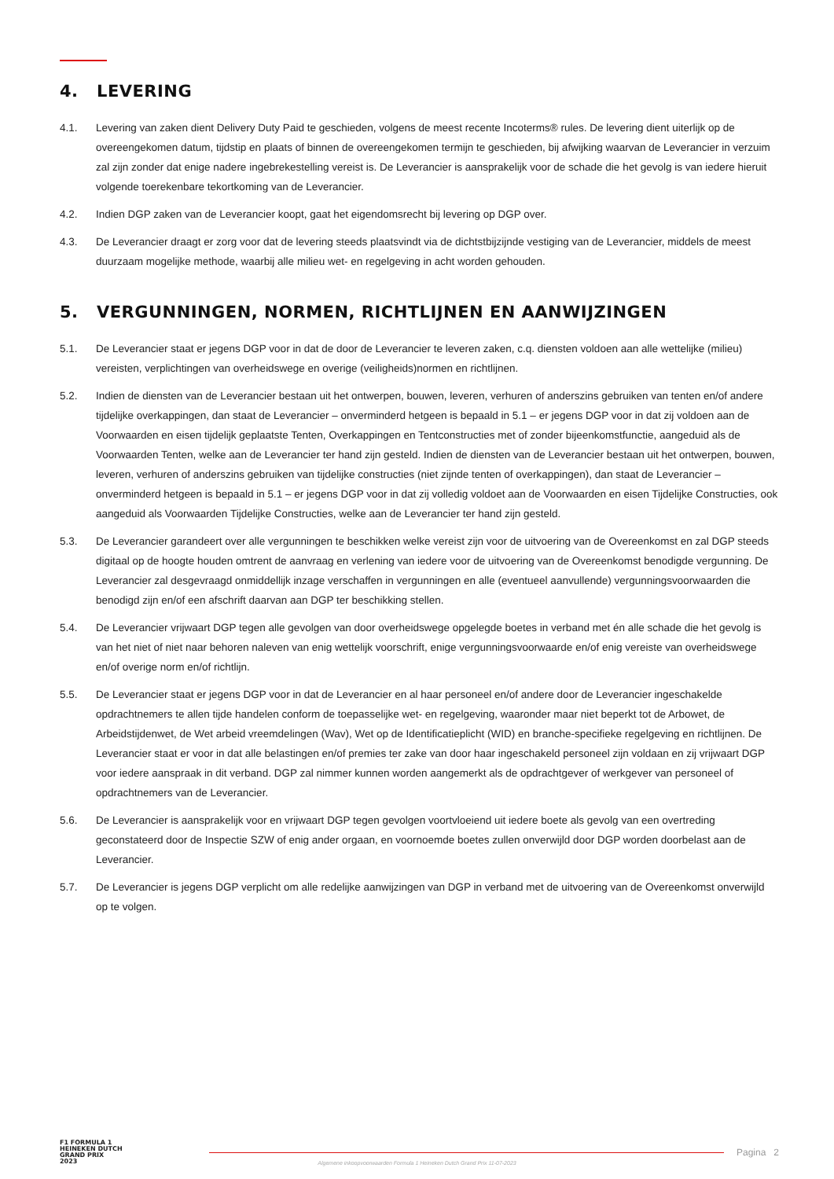4. LEVERING
4.1. Levering van zaken dient Delivery Duty Paid te geschieden, volgens de meest recente Incoterms® rules. De levering dient uiterlijk op de overeengekomen datum, tijdstip en plaats of binnen de overeengekomen termijn te geschieden, bij afwijking waarvan de Leverancier in verzuim zal zijn zonder dat enige nadere ingebrekestelling vereist is. De Leverancier is aansprakelijk voor de schade die het gevolg is van iedere hieruit volgende toerekenbare tekortkoming van de Leverancier.
4.2. Indien DGP zaken van de Leverancier koopt, gaat het eigendomsrecht bij levering op DGP over.
4.3. De Leverancier draagt er zorg voor dat de levering steeds plaatsvindt via de dichtstbijzijnde vestiging van de Leverancier, middels de meest duurzaam mogelijke methode, waarbij alle milieu wet- en regelgeving in acht worden gehouden.
5. VERGUNNINGEN, NORMEN, RICHTLIJNEN EN AANWIJZINGEN
5.1. De Leverancier staat er jegens DGP voor in dat de door de Leverancier te leveren zaken, c.q. diensten voldoen aan alle wettelijke (milieu) vereisten, verplichtingen van overheidswege en overige (veiligheids)normen en richtlijnen.
5.2. Indien de diensten van de Leverancier bestaan uit het ontwerpen, bouwen, leveren, verhuren of anderszins gebruiken van tenten en/of andere tijdelijke overkappingen, dan staat de Leverancier – onverminderd hetgeen is bepaald in 5.1 – er jegens DGP voor in dat zij voldoen aan de Voorwaarden en eisen tijdelijk geplaatste Tenten, Overkappingen en Tentconstructies met of zonder bijeenkomstfunctie, aangeduid als de Voorwaarden Tenten, welke aan de Leverancier ter hand zijn gesteld. Indien de diensten van de Leverancier bestaan uit het ontwerpen, bouwen, leveren, verhuren of anderszins gebruiken van tijdelijke constructies (niet zijnde tenten of overkappingen), dan staat de Leverancier – onverminderd hetgeen is bepaald in 5.1 – er jegens DGP voor in dat zij volledig voldoet aan de Voorwaarden en eisen Tijdelijke Constructies, ook aangeduid als Voorwaarden Tijdelijke Constructies, welke aan de Leverancier ter hand zijn gesteld.
5.3. De Leverancier garandeert over alle vergunningen te beschikken welke vereist zijn voor de uitvoering van de Overeenkomst en zal DGP steeds digitaal op de hoogte houden omtrent de aanvraag en verlening van iedere voor de uitvoering van de Overeenkomst benodigde vergunning. De Leverancier zal desgevraagd onmiddellijk inzage verschaffen in vergunningen en alle (eventueel aanvullende) vergunningsvoorwaarden die benodigd zijn en/of een afschrift daarvan aan DGP ter beschikking stellen.
5.4. De Leverancier vrijwaart DGP tegen alle gevolgen van door overheidswege opgelegde boetes in verband met én alle schade die het gevolg is van het niet of niet naar behoren naleven van enig wettelijk voorschrift, enige vergunningsvoorwaarde en/of enig vereiste van overheidswege en/of overige norm en/of richtlijn.
5.5. De Leverancier staat er jegens DGP voor in dat de Leverancier en al haar personeel en/of andere door de Leverancier ingeschakelde opdrachtnemers te allen tijde handelen conform de toepasselijke wet- en regelgeving, waaronder maar niet beperkt tot de Arbowet, de Arbeidstijdenwet, de Wet arbeid vreemdelingen (Wav), Wet op de Identificatieplicht (WID) en branche-specifieke regelgeving en richtlijnen. De Leverancier staat er voor in dat alle belastingen en/of premies ter zake van door haar ingeschakeld personeel zijn voldaan en zij vrijwaart DGP voor iedere aanspraak in dit verband. DGP zal nimmer kunnen worden aangemerkt als de opdrachtgever of werkgever van personeel of opdrachtnemers van de Leverancier.
5.6. De Leverancier is aansprakelijk voor en vrijwaart DGP tegen gevolgen voortvloeiend uit iedere boete als gevolg van een overtreding geconstateerd door de Inspectie SZW of enig ander orgaan, en voornoemde boetes zullen onverwijld door DGP worden doorbelast aan de Leverancier.
5.7. De Leverancier is jegens DGP verplicht om alle redelijke aanwijzingen van DGP in verband met de uitvoering van de Overeenkomst onverwijld op te volgen.
F1 FORMULA 1
HEINEKEN DUTCH
GRAND PRIX
2023
Pagina 2
Algemene inkoopvoorwaarden Formula 1 Heineken Dutch Grand Prix 11-07-2023